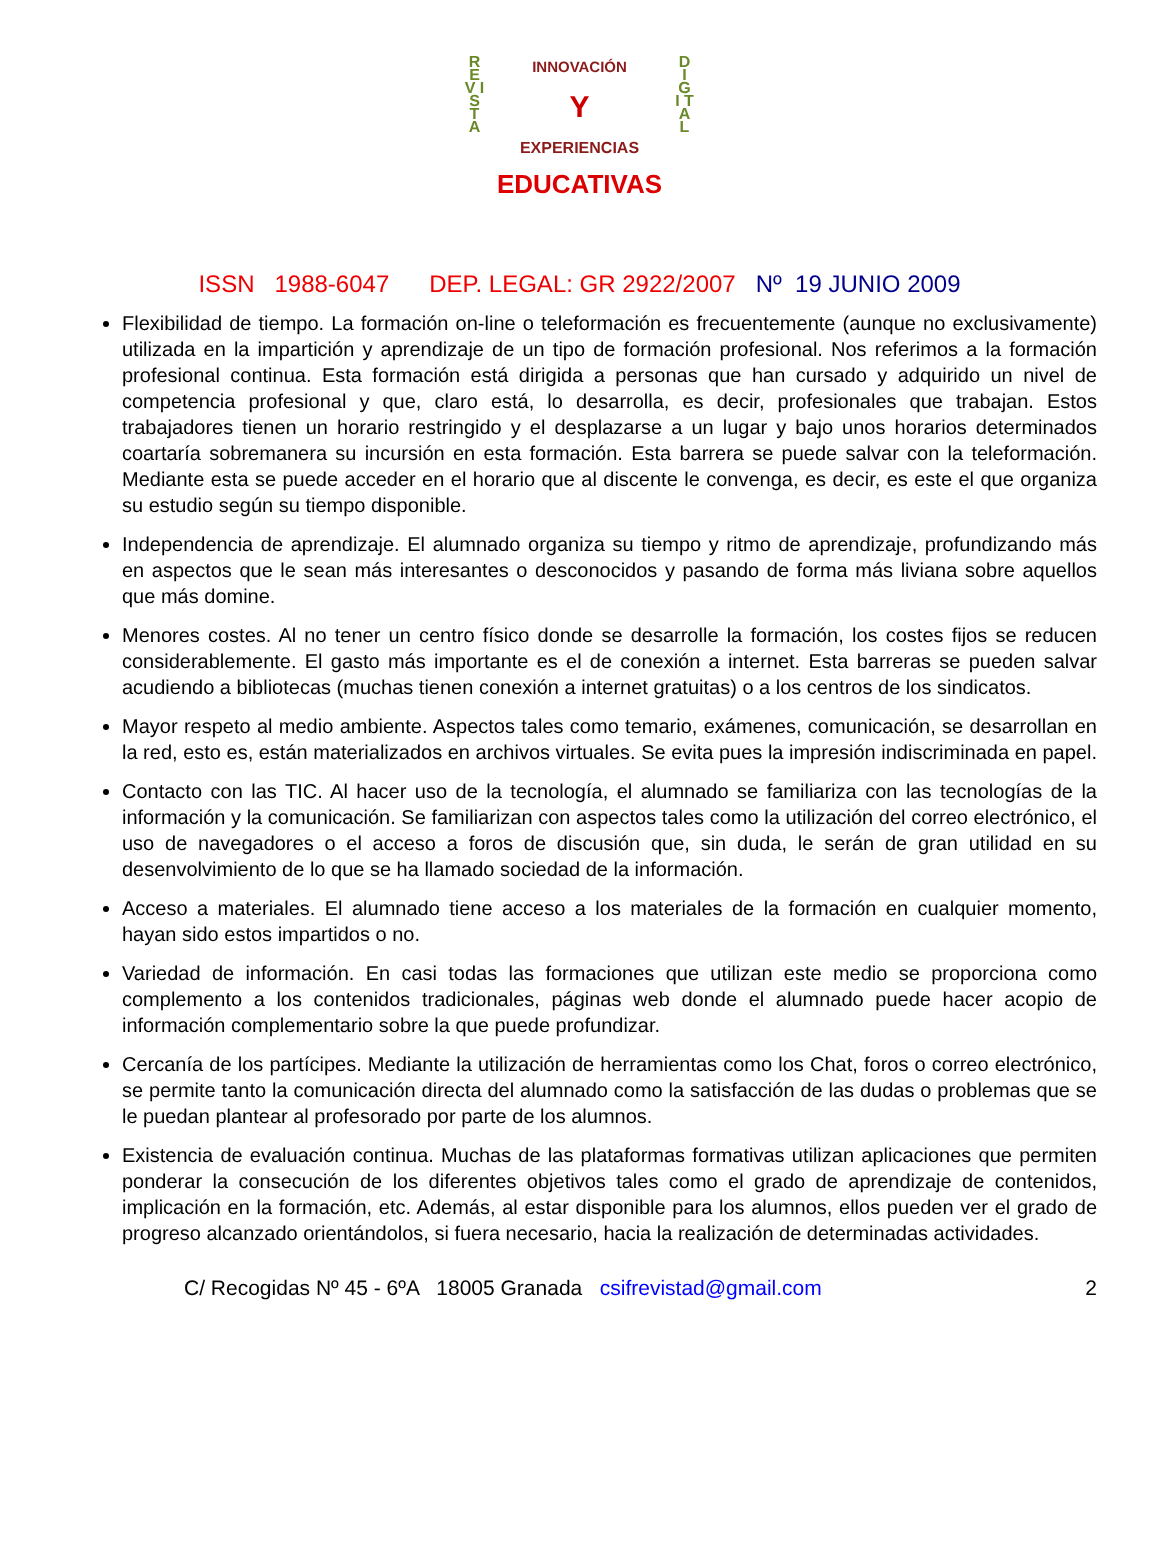R E V I S T A
D I G I T A L
INNOVACIÓN
Y
EXPERIENCIAS
EDUCATIVAS
ISSN 1988-6047 DEP. LEGAL: GR 2922/2007 Nº 19 JUNIO 2009
Flexibilidad de tiempo. La formación on-line o teleformación es frecuentemente (aunque no exclusivamente) utilizada en la impartición y aprendizaje de un tipo de formación profesional. Nos referimos a la formación profesional continua. Esta formación está dirigida a personas que han cursado y adquirido un nivel de competencia profesional y que, claro está, lo desarrolla, es decir, profesionales que trabajan. Estos trabajadores tienen un horario restringido y el desplazarse a un lugar y bajo unos horarios determinados coartaría sobremanera su incursión en esta formación. Esta barrera se puede salvar con la teleformación. Mediante esta se puede acceder en el horario que al discente le convenga, es decir, es este el que organiza su estudio según su tiempo disponible.
Independencia de aprendizaje. El alumnado organiza su tiempo y ritmo de aprendizaje, profundizando más en aspectos que le sean más interesantes o desconocidos y pasando de forma más liviana sobre aquellos que más domine.
Menores costes. Al no tener un centro físico donde se desarrolle la formación, los costes fijos se reducen considerablemente. El gasto más importante es el de conexión a internet. Esta barreras se pueden salvar acudiendo a bibliotecas (muchas tienen conexión a internet gratuitas) o a los centros de los sindicatos.
Mayor respeto al medio ambiente. Aspectos tales como temario, exámenes, comunicación, se desarrollan en la red, esto es, están materializados en archivos virtuales. Se evita pues la impresión indiscriminada en papel.
Contacto con las TIC. Al hacer uso de la tecnología, el alumnado se familiariza con las tecnologías de la información y la comunicación. Se familiarizan con aspectos tales como la utilización del correo electrónico, el uso de navegadores o el acceso a foros de discusión que, sin duda, le serán de gran utilidad en su desenvolvimiento de lo que se ha llamado sociedad de la información.
Acceso a materiales. El alumnado tiene acceso a los materiales de la formación en cualquier momento, hayan sido estos impartidos o no.
Variedad de información. En casi todas las formaciones que utilizan este medio se proporciona como complemento a los contenidos tradicionales, páginas web donde el alumnado puede hacer acopio de información complementario sobre la que puede profundizar.
Cercanía de los partícipes. Mediante la utilización de herramientas como los Chat, foros o correo electrónico, se permite tanto la comunicación directa del alumnado como la satisfacción de las dudas o problemas que se le puedan plantear al profesorado por parte de los alumnos.
Existencia de evaluación continua. Muchas de las plataformas formativas utilizan aplicaciones que permiten ponderar la consecución de los diferentes objetivos tales como el grado de aprendizaje de contenidos, implicación en la formación, etc. Además, al estar disponible para los alumnos, ellos pueden ver el grado de progreso alcanzado orientándolos, si fuera necesario, hacia la realización de determinadas actividades.
C/ Recogidas Nº 45 - 6ºA 18005 Granada csifrevistad@gmail.com 2